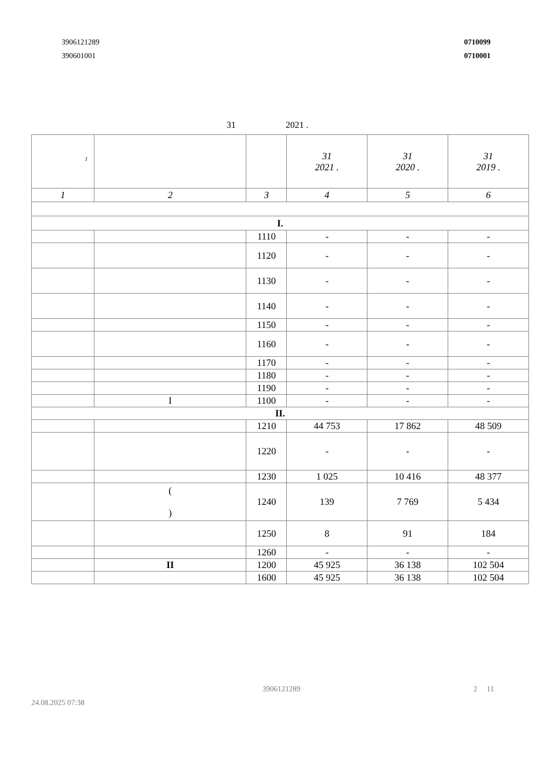3906121289 0710099
390601001 0710001
31 2021 .
| <sup>1</sup> | | | 31 2021 . | 31 2020 . | 31 2019 . |
| --- | --- | --- | --- | --- | --- |
| 1 | 2 | 3 | 4 | 5 | 6 |
| I. | | | | | |
| | | 1110 | - | - | - |
| | | 1120 | - | - | - |
| | | 1130 | - | - | - |
| | | 1140 | - | - | - |
| | | 1150 | - | - | - |
| | | 1160 | - | - | - |
| | | 1170 | - | - | - |
| | | 1180 | - | - | - |
| | | 1190 | - | - | - |
| | I | 1100 | - | - | - |
| II. | | | | | |
| | | 1210 | 44 753 | 17 862 | 48 509 |
| | | 1220 | - | - | - |
| | | 1230 | 1 025 | 10 416 | 48 377 |
| | ( ) | 1240 | 139 | 7 769 | 5 434 |
| | | 1250 | 8 | 91 | 184 |
| | | 1260 | - | - | - |
| | II | 1200 | 45 925 | 36 138 | 102 504 |
| | | 1600 | 45 925 | 36 138 | 102 504 |
3906121289 2 11
24.08.2025 07:38